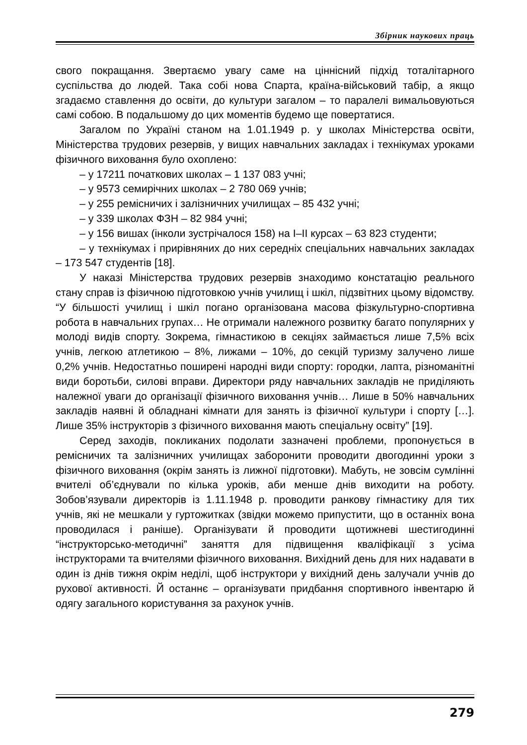Збірник наукових праць
свого покращання. Звертаємо увагу саме на ціннісний підхід тоталітарного суспільства до людей. Така собі нова Спарта, країна-військовий табір, а якщо згадаємо ставлення до освіти, до культури загалом – то паралелі вимальовуються самі собою. В подальшому до цих моментів будемо ще повертатися.
Загалом по Україні станом на 1.01.1949 р. у школах Міністерства освіти, Міністерства трудових резервів, у вищих навчальних закладах і технікумах уроками фізичного виховання було охоплено:
– у 17211 початкових школах – 1 137 083 учні;
– у 9573 семирічних школах – 2 780 069 учнів;
– у 255 ремісничих і залізничних училищах – 85 432 учні;
– у 339 школах ФЗН – 82 984 учні;
– у 156 вишах (інколи зустрічалося 158) на І–ІІ курсах – 63 823 студенти;
– у технікумах і прирівняних до них середніх спеціальних навчальних закладах – 173 547 студентів [18].
У наказі Міністерства трудових резервів знаходимо констатацію реального стану справ із фізичною підготовкою учнів училищ і шкіл, підзвітних цьому відомству. “У більшості училищ і шкіл погано організована масова фізкультурно-спортивна робота в навчальних групах… Не отримали належного розвитку багато популярних у молоді видів спорту. Зокрема, гімнастикою в секціях займається лише 7,5% всіх учнів, легкою атлетикою – 8%, лижами – 10%, до секцій туризму залучено лише 0,2% учнів. Недостатньо поширені народні види спорту: городки, лапта, різноманітні види боротьби, силові вправи. Директори ряду навчальних закладів не приділяють належної уваги до організації фізичного виховання учнів… Лише в 50% навчальних закладів наявні й обладнані кімнати для занять із фізичної культури і спорту […]. Лише 35% інструкторів з фізичного виховання мають спеціальну освіту” [19].
Серед заходів, покликаних подолати зазначені проблеми, пропонується в ремісничих та залізничних училищах заборонити проводити двогодинні уроки з фізичного виховання (окрім занять із лижної підготовки). Мабуть, не зовсім сумлінні вчителі об’єднували по кілька уроків, аби менше днів виходити на роботу. Зобов’язували директорів із 1.11.1948 р. проводити ранкову гімнастику для тих учнів, які не мешкали у гуртожитках (звідки можемо припустити, що в останніх вона проводилася і раніше). Організувати й проводити щотижневі шестигодинні “інструкторсько-методичні” заняття для підвищення кваліфікації з усіма інструкторами та вчителями фізичного виховання. Вихідний день для них надавати в один із днів тижня окрім неділі, щоб інструктори у вихідний день залучали учнів до рухової активності. Й останнє – організувати придбання спортивного інвентарю й одягу загального користування за рахунок учнів.
279